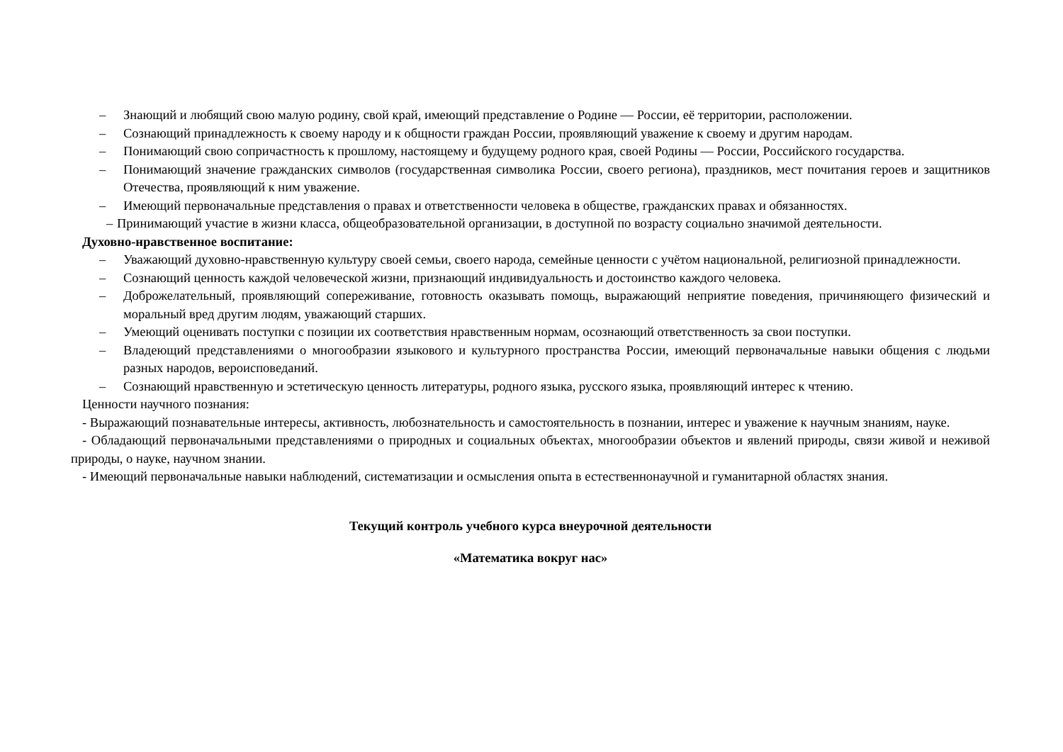– Знающий и любящий свою малую родину, свой край, имеющий представление о Родине — России, её территории, расположении.
– Сознающий принадлежность к своему народу и к общности граждан России, проявляющий уважение к своему и другим народам.
– Понимающий свою сопричастность к прошлому, настоящему и будущему родного края, своей Родины — России, Российского государства.
– Понимающий значение гражданских символов (государственная символика России, своего региона), праздников, мест почитания героев и защитников Отечества, проявляющий к ним уважение.
– Имеющий первоначальные представления о правах и ответственности человека в обществе, гражданских правах и обязанностях.
– Принимающий участие в жизни класса, общеобразовательной организации, в доступной по возрасту социально значимой деятельности.
Духовно-нравственное воспитание:
– Уважающий духовно-нравственную культуру своей семьи, своего народа, семейные ценности с учётом национальной, религиозной принадлежности.
– Сознающий ценность каждой человеческой жизни, признающий индивидуальность и достоинство каждого человека.
– Доброжелательный, проявляющий сопереживание, готовность оказывать помощь, выражающий неприятие поведения, причиняющего физический и моральный вред другим людям, уважающий старших.
– Умеющий оценивать поступки с позиции их соответствия нравственным нормам, осознающий ответственность за свои поступки.
– Владеющий представлениями о многообразии языкового и культурного пространства России, имеющий первоначальные навыки общения с людьми разных народов, вероисповеданий.
– Сознающий нравственную и эстетическую ценность литературы, родного языка, русского языка, проявляющий интерес к чтению.
Ценности научного познания:
- Выражающий познавательные интересы, активность, любознательность и самостоятельность в познании, интерес и уважение к научным знаниям, науке.
- Обладающий первоначальными представлениями о природных и социальных объектах, многообразии объектов и явлений природы, связи живой и неживой природы, о науке, научном знании.
- Имеющий первоначальные навыки наблюдений, систематизации и осмысления опыта в естественнонаучной и гуманитарной областях знания.
Текущий контроль учебного курса внеурочной деятельности
«Математика вокруг нас»